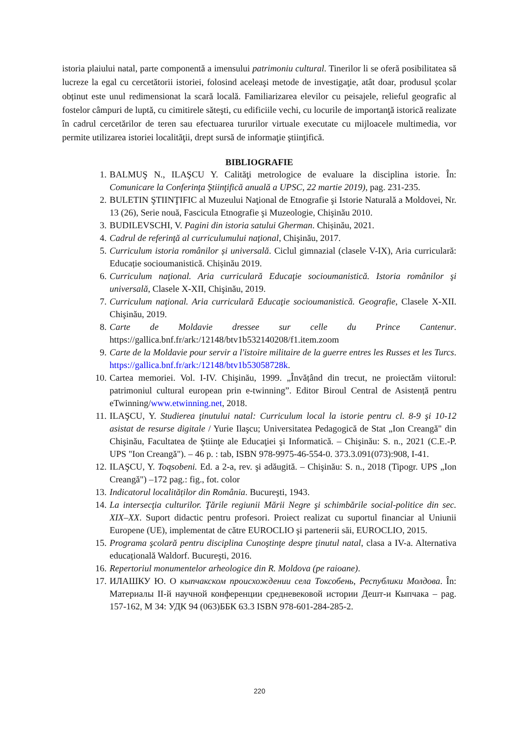istoria plaiului natal, parte componentă a imensului patrimoniu cultural. Tinerilor li se oferă posibilitatea să lucreze la egal cu cercetătorii istoriei, folosind aceleaşi metode de investigaţie, atât doar, produsul școlar obținut este unul redimensionat la scară locală. Familiarizarea elevilor cu peisajele, relieful geografic al fostelor câmpuri de luptă, cu cimitirele săteşti, cu edificiile vechi, cu locurile de importanţă istorică realizate în cadrul cercetărilor de teren sau efectuarea tururilor virtuale executate cu mijloacele multimedia, vor permite utilizarea istoriei localităţii, drept sursă de informaţie ştiinţifică.
BIBLIOGRAFIE
1. BALMUŞ N., ILAŞCU Y. Calităţi metrologice de evaluare la disciplina istorie. În: Comunicare la Conferinţa Ştiinţifică anuală a UPSC, 22 martie 2019), pag. 231-235.
2. BULETIN ŞTIINŢIFIC al Muzeului Naţional de Etnografie şi Istorie Naturală a Moldovei, Nr. 13 (26), Serie nouă, Fascicula Etnografie şi Muzeologie, Chişinău 2010.
3. BUDILEVSCHI, V. Pagini din istoria satului Gherman. Chișinău, 2021.
4. Cadrul de referinţă al curriculumului naţional, Chişinău, 2017.
5. Curriculum istoria românilor și universală. Ciclul gimnazial (clasele V-IX), Aria curriculară: Educație socioumanistică. Chișinău 2019.
6. Curriculum naţional. Aria curriculară Educaţie socioumanistică. Istoria românilor şi universală, Clasele X-XII, Chişinău, 2019.
7. Curriculum naţional. Aria curriculară Educaţie socioumanistică. Geografie, Clasele X-XII. Chişinău, 2019.
8. Carte de Moldavie dressee sur celle du Prince Cantenur. https://gallica.bnf.fr/ark:/12148/btv1b532140208/f1.item.zoom
9. Carte de la Moldavie pour servir a l'istoire militaire de la guerre entres les Russes et les Turcs. https://gallica.bnf.fr/ark:/12148/btv1b53058728k.
10. Cartea memoriei. Vol. I-IV. Chişinău, 1999. „Învățând din trecut, ne proiectăm viitorul: patrimoniul cultural european prin e-twinning”. Editor Biroul Central de Asistență pentru eTwinning/www.etwinning.net, 2018.
11. ILAŞCU, Y. Studierea ţinutului natal: Curriculum local la istorie pentru cl. 8-9 şi 10-12 asistat de resurse digitale / Yurie Ilaşcu; Universitatea Pedagogică de Stat „Ion Creangă" din Chişinău, Facultatea de Ştiinţe ale Educaţiei şi Informatică. – Chişinău: S. n., 2021 (C.E.-P. UPS "Ion Creangă"). – 46 p. : tab, ISBN 978-9975-46-554-0. 373.3.091(073):908, I-41.
12. ILAŞCU, Y. Toqsobeni. Ed. a 2-a, rev. şi adăugită. – Chişinău: S. n., 2018 (Tipogr. UPS „Ion Creangă") –172 pag.: fig., fot. color
13. Indicatorul localităților din România. Bucureşti, 1943.
14. La intersecţia culturilor. Ţările regiunii Mării Negre şi schimbările social-politice din sec. XIX–XX. Suport didactic pentru profesori. Proiect realizat cu suportul financiar al Uniunii Europene (UE), implementat de către EUROCLIO şi partenerii săi, EUROCLIO, 2015.
15. Programa şcolară pentru disciplina Cunoştinţe despre ţinutul natal, clasa a IV-a. Alternativa educațională Waldorf. Bucureşti, 2016.
16. Repertoriul monumentelor arheologice din R. Moldova (pe raioane).
17. ИЛАШКУ Ю. О кыпчакском происхождении села Токсобень, Республики Молдова. În: Материалы II-й научной конференции средневековой истории Дешт-и Кыпчака – pag. 157-162, M 34: УДК 94 (063)ББК 63.3 ISBN 978-601-284-285-2.
220